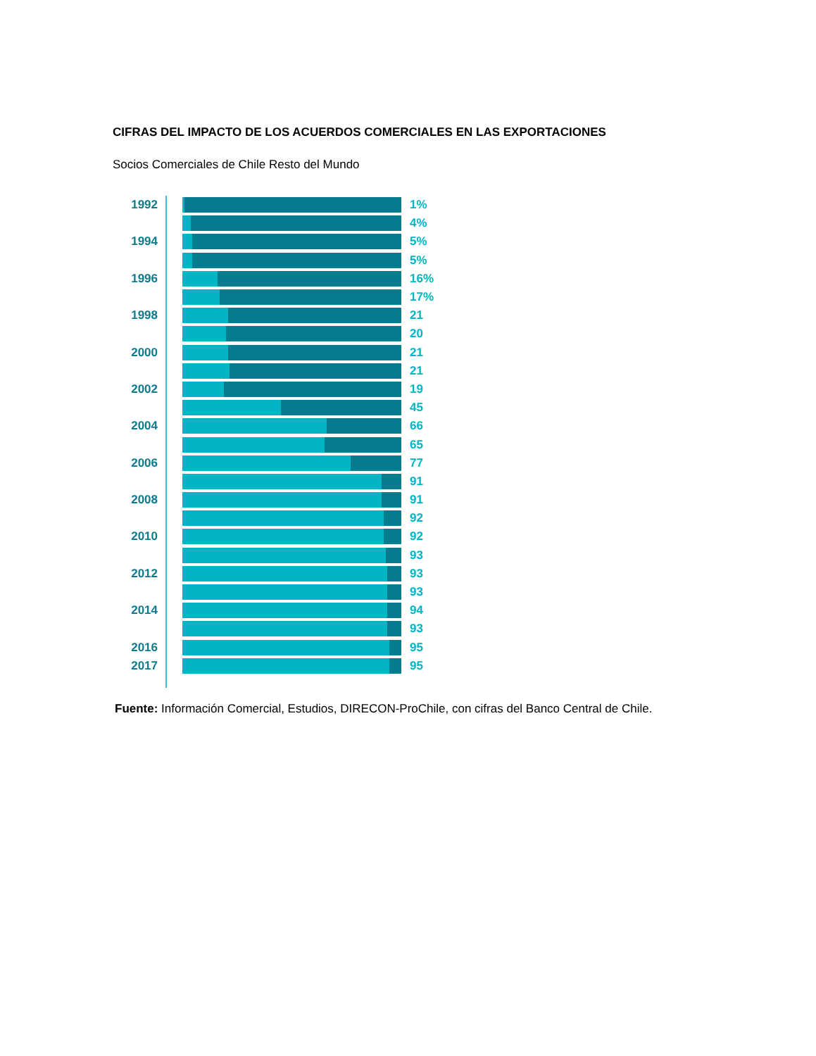CIFRAS DEL IMPACTO DE LOS ACUERDOS COMERCIALES EN LAS EXPORTACIONES
Socios Comerciales de Chile Resto del Mundo
1992 1%
4%
1994 5%
5%
1996 16%
17%
1998 21
20
2000 21
21
2002 19
45
2004 66
65
2006 77
91
2008 91
92
2010 92
93
2012 93
93
2014 94
93
2016 95
2017 95
Fuente: Información Comercial, Estudios, DIRECON-ProChile, con cifras del Banco Central de Chile.